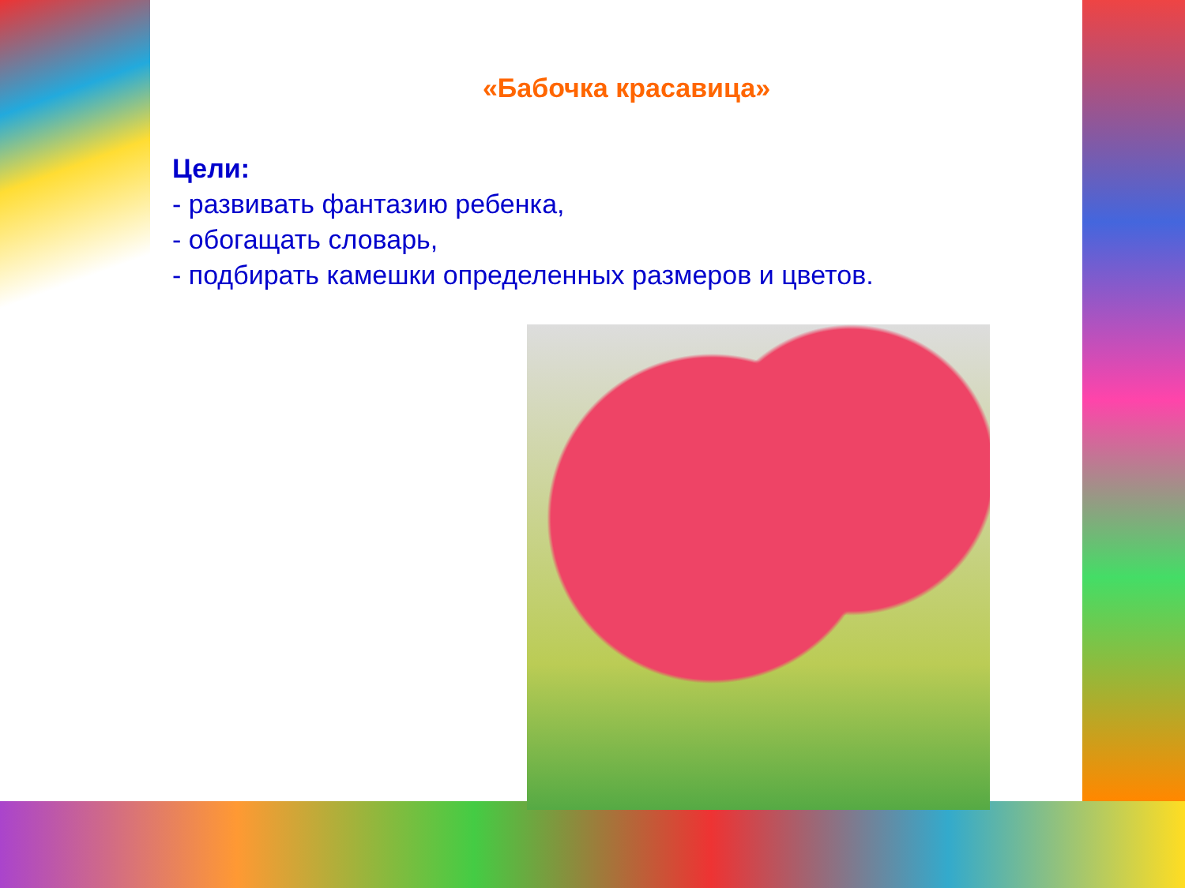«Бабочка красавица»
Цели:
- развивать фантазию ребенка,
- обогащать словарь,
- подбирать камешки определенных размеров и цветов.